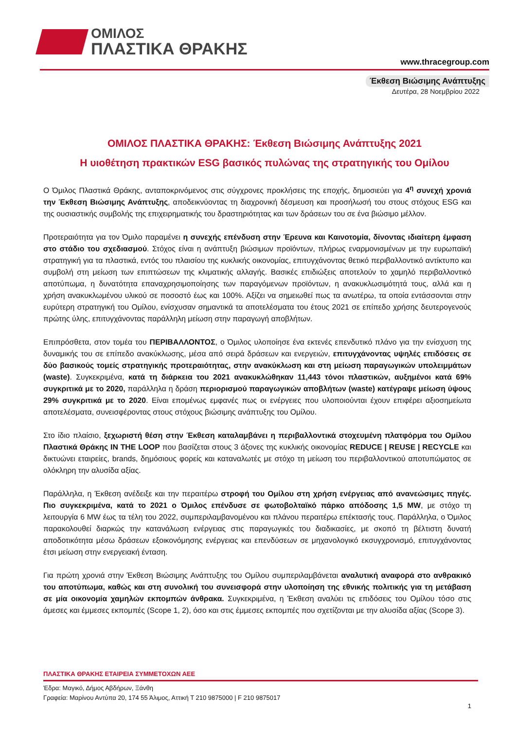ΟΜΙΛΟΣ
ΠΛΑΣΤΙΚΑ ΘΡΑΚΗΣ
www.thracegroup.com
Έκθεση Βιώσιμης Ανάπτυξης
Δευτέρα, 28 Νοεμβρίου 2022
ΟΜΙΛΟΣ ΠΛΑΣΤΙΚΑ ΘΡΑΚΗΣ: Έκθεση Βιώσιμης Ανάπτυξης 2021
Η υιοθέτηση πρακτικών ESG βασικός πυλώνας της στρατηγικής του Ομίλου
Ο Όμιλος Πλαστικά Θράκης, ανταποκρινόμενος στις σύγχρονες προκλήσεις της εποχής, δημοσιεύει για 4<sup>η</sup> συνεχή χρονιά την Έκθεση Βιώσιμης Ανάπτυξης, αποδεικνύοντας τη διαχρονική δέσμευση και προσήλωσή του στους στόχους ESG και της ουσιαστικής συμβολής της επιχειρηματικής του δραστηριότητας και των δράσεων του σε ένα βιώσιμο μέλλον.
Προτεραιότητα για τον Όμιλο παραμένει η συνεχής επένδυση στην Έρευνα και Καινοτομία, δίνοντας ιδιαίτερη έμφαση στο στάδιο του σχεδιασμού. Στόχος είναι η ανάπτυξη βιώσιμων προϊόντων, πλήρως εναρμονισμένων με την ευρωπαϊκή στρατηγική για τα πλαστικά, εντός του πλαισίου της κυκλικής οικονομίας, επιτυγχάνοντας θετικό περιβαλλοντικό αντίκτυπο και συμβολή στη μείωση των επιπτώσεων της κλιματικής αλλαγής. Βασικές επιδιώξεις αποτελούν το χαμηλό περιβαλλοντικό αποτύπωμα, η δυνατότητα επαναχρησιμοποίησης των παραγόμενων προϊόντων, η ανακυκλωσιμότητά τους, αλλά και η χρήση ανακυκλωμένου υλικού σε ποσοστό έως και 100%. Αξίζει να σημειωθεί πως τα ανωτέρω, τα οποία εντάσσονται στην ευρύτερη στρατηγική του Ομίλου, ενίσχυσαν σημαντικά τα αποτελέσματα του έτους 2021 σε επίπεδο χρήσης δευτερογενούς πρώτης ύλης, επιτυγχάνοντας παράλληλη μείωση στην παραγωγή αποβλήτων.
Επιπρόσθετα, στον τομέα του ΠΕΡΙΒΑΛΛΟΝΤΟΣ, ο Όμιλος υλοποίησε ένα εκτενές επενδυτικό πλάνο για την ενίσχυση της δυναμικής του σε επίπεδο ανακύκλωσης, μέσα από σειρά δράσεων και ενεργειών, επιτυγχάνοντας υψηλές επιδόσεις σε δύο βασικούς τομείς στρατηγικής προτεραιότητας, στην ανακύκλωση και στη μείωση παραγωγικών υπολειμμάτων (waste). Συγκεκριμένα, κατά τη διάρκεια του 2021 ανακυκλώθηκαν 11,443 τόνοι πλαστικών, αυξημένοι κατά 69% συγκριτικά με το 2020, παράλληλα η δράση περιορισμού παραγωγικών αποβλήτων (waste) κατέγραψε μείωση ύψους 29% συγκριτικά με το 2020. Είναι επομένως εμφανές πως οι ενέργειες που υλοποιούνται έχουν επιφέρει αξιοσημείωτα αποτελέσματα, συνεισφέροντας στους στόχους βιώσιμης ανάπτυξης του Ομίλου.
Στο ίδιο πλαίσιο, ξεχωριστή θέση στην Έκθεση καταλαμβάνει η περιβαλλοντικά στοχευμένη πλατφόρμα του Ομίλου Πλαστικά Θράκης IN THE LOOP που βασίζεται στους 3 άξονες της κυκλικής οικονομίας REDUCE | REUSE | RECYCLE και δικτυώνει εταιρείες, brands, δημόσιους φορείς και καταναλωτές με στόχο τη μείωση του περιβαλλοντικού αποτυπώματος σε ολόκληρη την αλυσίδα αξίας.
Παράλληλα, η Έκθεση ανέδειξε και την περαιτέρω στροφή του Ομίλου στη χρήση ενέργειας από ανανεώσιμες πηγές. Πιο συγκεκριμένα, κατά το 2021 ο Όμιλος επένδυσε σε φωτοβολταϊκό πάρκο απόδοσης 1,5 MW, με στόχο τη λειτουργία 6 MW έως τα τέλη του 2022, συμπεριλαμβανομένου και πλάνου περαιτέρω επέκτασής τους. Παράλληλα, ο Όμιλος παρακολουθεί διαρκώς την κατανάλωση ενέργειας στις παραγωγικές του διαδικασίες, με σκοπό τη βέλτιστη δυνατή αποδοτικότητα μέσω δράσεων εξοικονόμησης ενέργειας και επενδύσεων σε μηχανολογικό εκσυγχρονισμό, επιτυγχάνοντας έτσι μείωση στην ενεργειακή ένταση.
Για πρώτη χρονιά στην Έκθεση Βιώσιμης Ανάπτυξης του Ομίλου συμπεριλαμβάνεται αναλυτική αναφορά στο ανθρακικό του αποτύπωμα, καθώς και στη συνολική του συνεισφορά στην υλοποίηση της εθνικής πολιτικής για τη μετάβαση σε μία οικονομία χαμηλών εκπομπών άνθρακα. Συγκεκριμένα, η Έκθεση αναλύει τις επιδόσεις του Ομίλου τόσο στις άμεσες και έμμεσες εκπομπές (Scope 1, 2), όσο και στις έμμεσες εκπομπές που σχετίζονται με την αλυσίδα αξίας (Scope 3).
ΠΛΑΣΤΙΚΑ ΘΡΑΚΗΣ ΕΤΑΙΡΕΙΑ ΣΥΜΜΕΤΟΧΩΝ ΑΕΕ
Έδρα: Μαγικό, Δήμος Αβδήρων, Ξάνθη
Γραφεία: Μαρίνου Αντύπα 20, 174 55 Άλιμος, Αττική Τ 210 9875000 | F 210 9875017
1